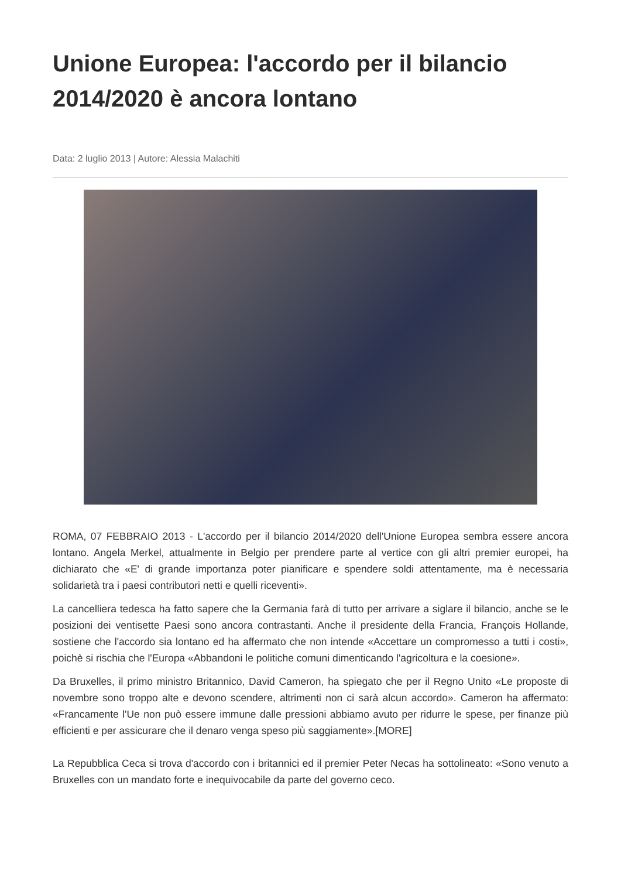Unione Europea: l'accordo per il bilancio 2014/2020 è ancora lontano
Data: 2 luglio 2013 | Autore: Alessia Malachiti
ROMA, 07 FEBBRAIO 2013 - L'accordo per il bilancio 2014/2020 dell'Unione Europea sembra essere ancora lontano. Angela Merkel, attualmente in Belgio per prendere parte al vertice con gli altri premier europei, ha dichiarato che «E' di grande importanza poter pianificare e spendere soldi attentamente, ma è necessaria solidarietà tra i paesi contributori netti e quelli riceventi».
La cancelliera tedesca ha fatto sapere che la Germania farà di tutto per arrivare a siglare il bilancio, anche se le posizioni dei ventisette Paesi sono ancora contrastanti. Anche il presidente della Francia, François Hollande, sostiene che l'accordo sia lontano ed ha affermato che non intende «Accettare un compromesso a tutti i costi», poichè si rischia che l'Europa «Abbandoni le politiche comuni dimenticando l'agricoltura e la coesione».
Da Bruxelles, il primo ministro Britannico, David Cameron, ha spiegato che per il Regno Unito «Le proposte di novembre sono troppo alte e devono scendere, altrimenti non ci sarà alcun accordo». Cameron ha affermato: «Francamente l'Ue non può essere immune dalle pressioni abbiamo avuto per ridurre le spese, per finanze più efficienti e per assicurare che il denaro venga speso più saggiamente».[MORE]
La Repubblica Ceca si trova d'accordo con i britannici ed il premier Peter Necas ha sottolineato: «Sono venuto a Bruxelles con un mandato forte e inequivocabile da parte del governo ceco.